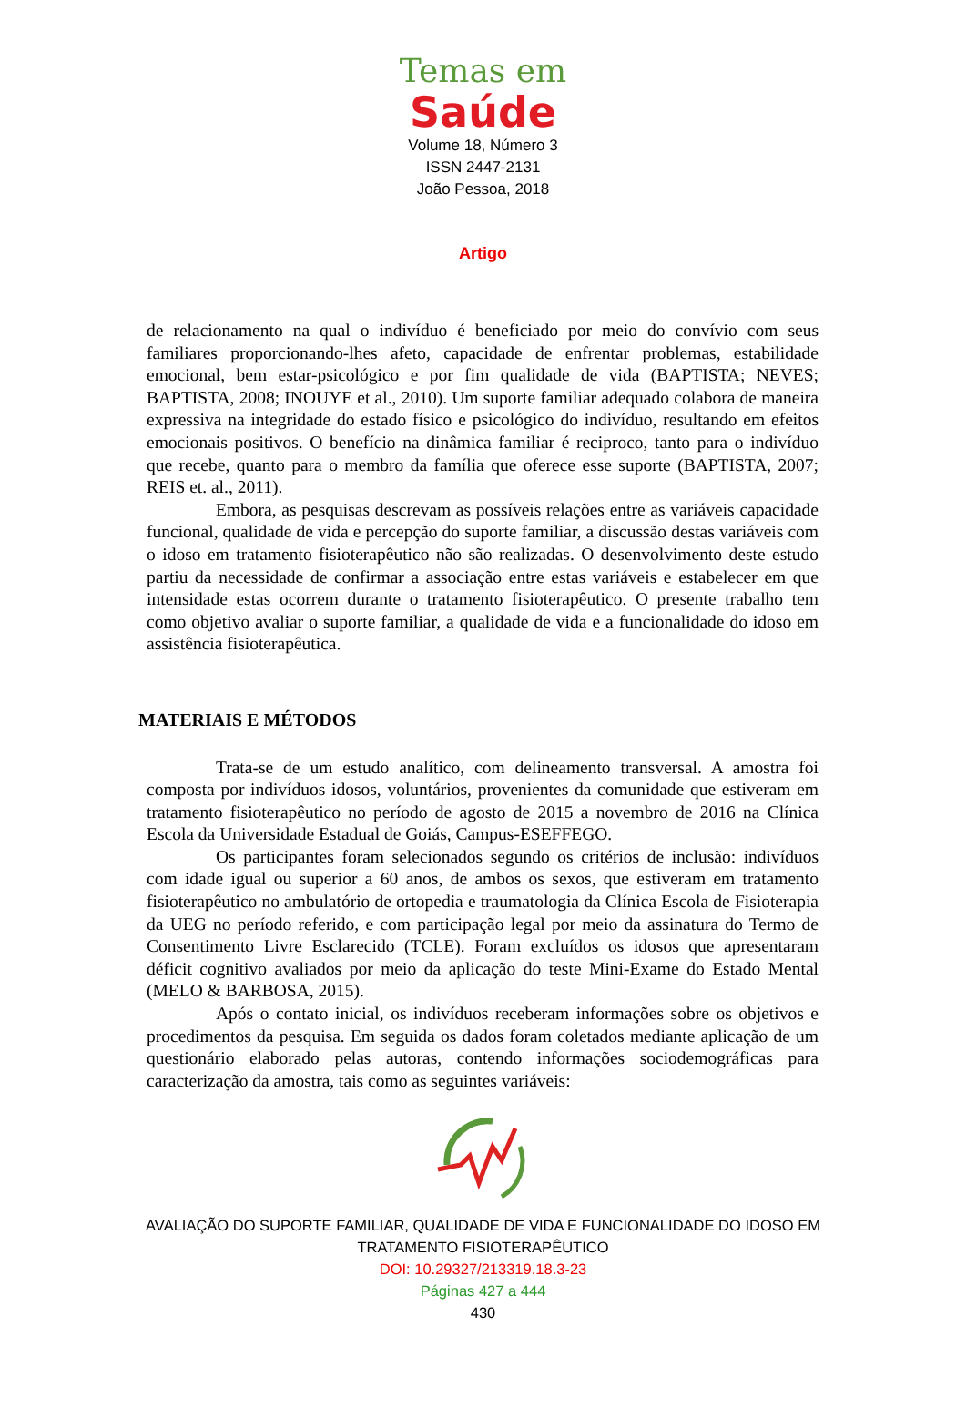Temas em
Saúde
Volume 18, Número 3
ISSN 2447-2131
João Pessoa, 2018
Artigo
de relacionamento na qual o indivíduo é beneficiado por meio do convívio com seus familiares proporcionando-lhes afeto, capacidade de enfrentar problemas, estabilidade emocional, bem estar-psicológico e por fim qualidade de vida (BAPTISTA; NEVES; BAPTISTA, 2008; INOUYE et al., 2010). Um suporte familiar adequado colabora de maneira expressiva na integridade do estado físico e psicológico do indivíduo, resultando em efeitos emocionais positivos. O benefício na dinâmica familiar é reciproco, tanto para o indivíduo que recebe, quanto para o membro da família que oferece esse suporte (BAPTISTA, 2007; REIS et. al., 2011).
Embora, as pesquisas descrevam as possíveis relações entre as variáveis capacidade funcional, qualidade de vida e percepção do suporte familiar, a discussão destas variáveis com o idoso em tratamento fisioterapêutico não são realizadas. O desenvolvimento deste estudo partiu da necessidade de confirmar a associação entre estas variáveis e estabelecer em que intensidade estas ocorrem durante o tratamento fisioterapêutico. O presente trabalho tem como objetivo avaliar o suporte familiar, a qualidade de vida e a funcionalidade do idoso em assistência fisioterapêutica.
MATERIAIS E MÉTODOS
Trata-se de um estudo analítico, com delineamento transversal. A amostra foi composta por indivíduos idosos, voluntários, provenientes da comunidade que estiveram em tratamento fisioterapêutico no período de agosto de 2015 a novembro de 2016 na Clínica Escola da Universidade Estadual de Goiás, Campus-ESEFFEGO.
Os participantes foram selecionados segundo os critérios de inclusão: indivíduos com idade igual ou superior a 60 anos, de ambos os sexos, que estiveram em tratamento fisioterapêutico no ambulatório de ortopedia e traumatologia da Clínica Escola de Fisioterapia da UEG no período referido, e com participação legal por meio da assinatura do Termo de Consentimento Livre Esclarecido (TCLE). Foram excluídos os idosos que apresentaram déficit cognitivo avaliados por meio da aplicação do teste Mini-Exame do Estado Mental (MELO & BARBOSA, 2015).
Após o contato inicial, os indivíduos receberam informações sobre os objetivos e procedimentos da pesquisa. Em seguida os dados foram coletados mediante aplicação de um questionário elaborado pelas autoras, contendo informações sociodemográficas para caracterização da amostra, tais como as seguintes variáveis:
AVALIAÇÃO DO SUPORTE FAMILIAR, QUALIDADE DE VIDA E FUNCIONALIDADE DO IDOSO EM
TRATAMENTO FISIOTERAPÊUTICO
DOI: 10.29327/213319.18.3-23
Páginas 427 a 444
430